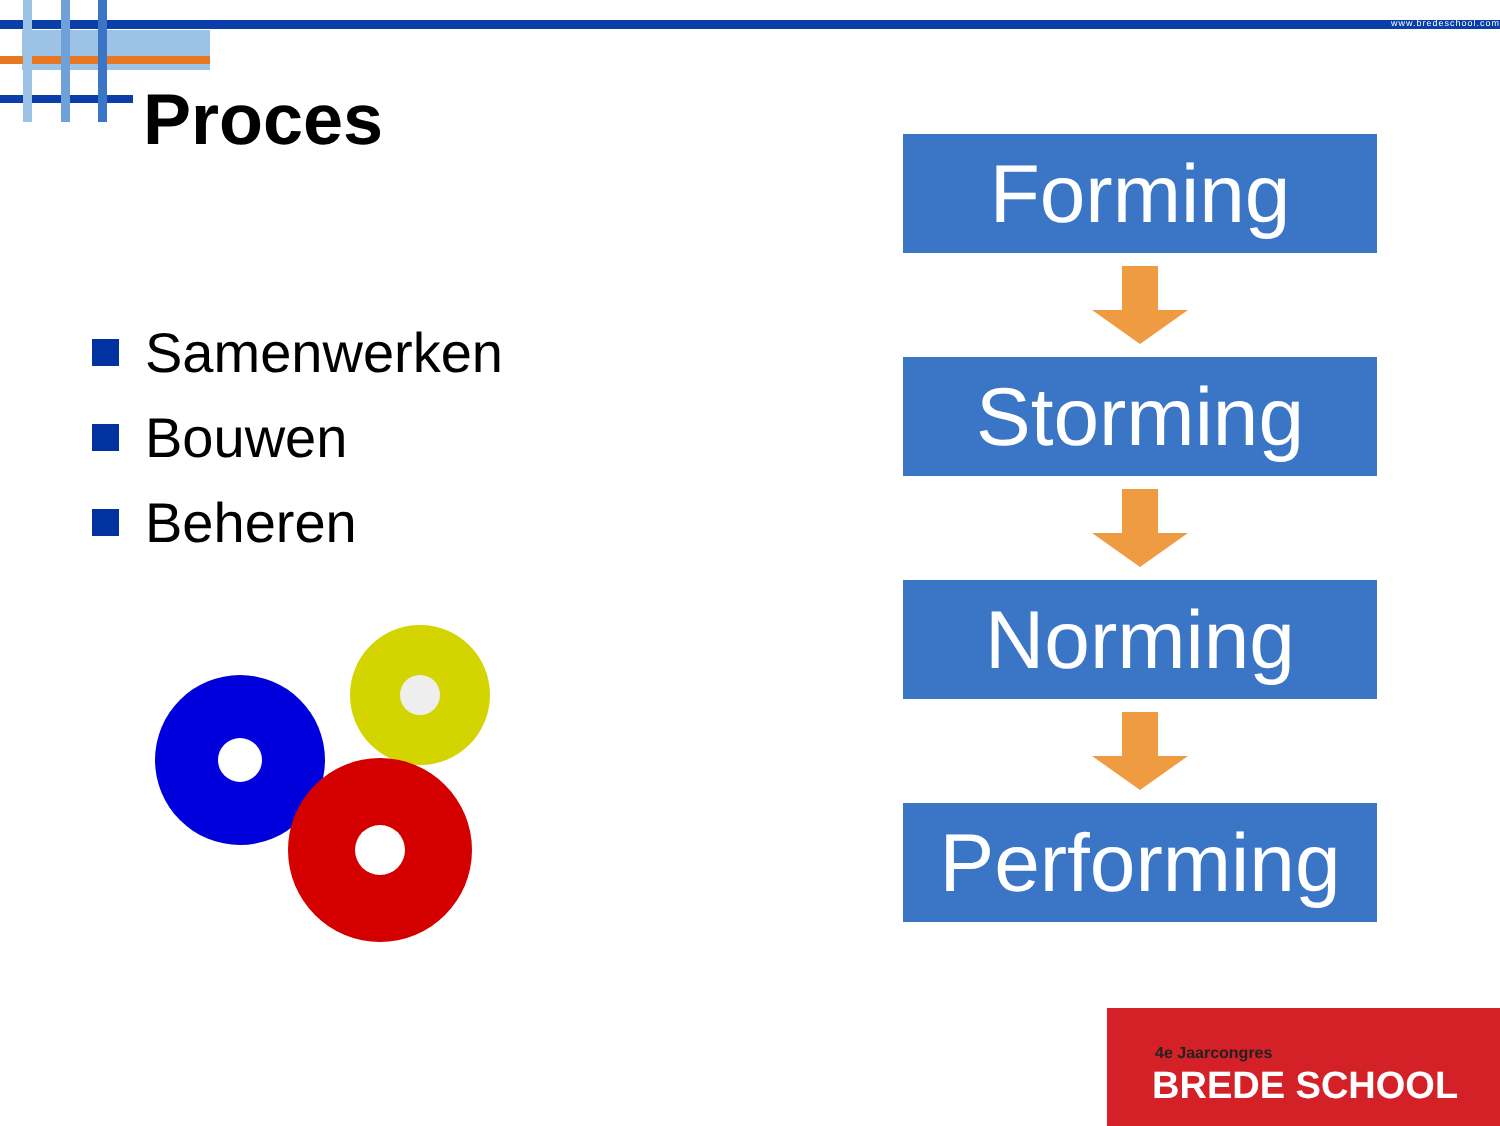www.bredeschool.com
Proces
Samenwerken
Bouwen
Beheren
Forming
Storming
Norming
Performing
4e Jaarcongres
BREDE SCHOOL